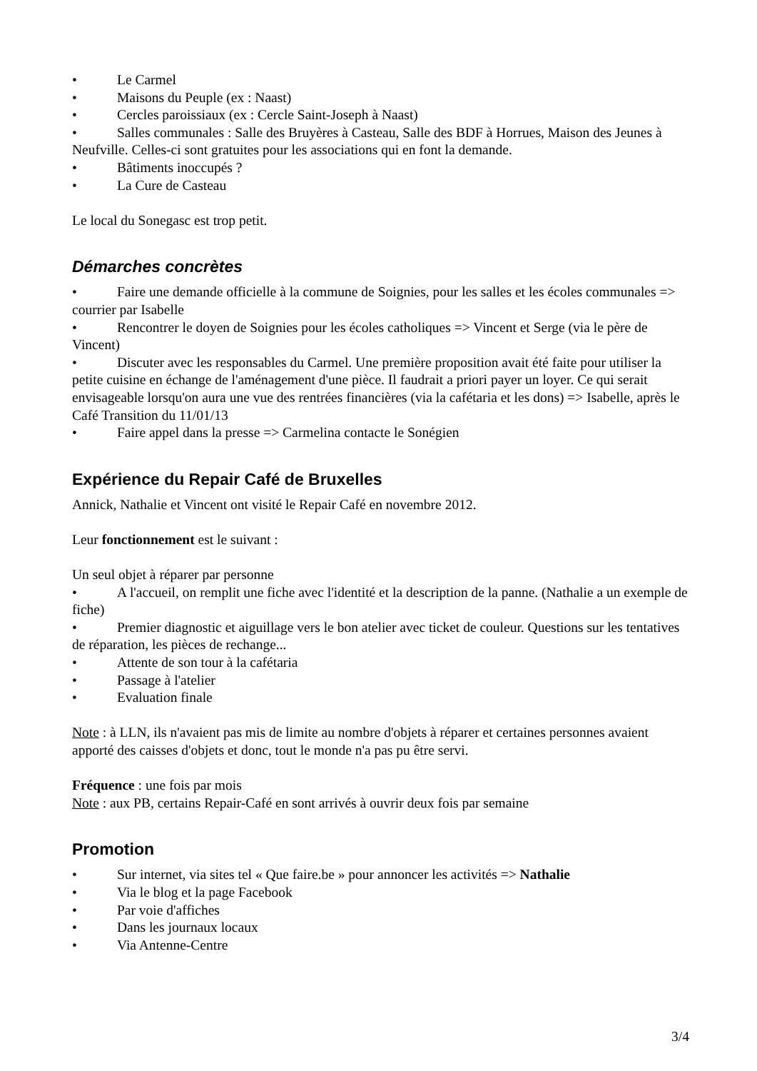• Le Carmel
• Maisons du Peuple (ex : Naast)
• Cercles paroissiaux (ex : Cercle Saint-Joseph à Naast)
• Salles communales : Salle des Bruyères à Casteau, Salle des BDF à Horrues, Maison des Jeunes à Neufville. Celles-ci sont gratuites pour les associations qui en font la demande.
• Bâtiments inoccupés ?
• La Cure de Casteau
Le local du Sonegasc est trop petit.
Démarches concrètes
• Faire une demande officielle à la commune de Soignies, pour les salles et les écoles communales => courrier par Isabelle
• Rencontrer le doyen de Soignies pour les écoles catholiques => Vincent et Serge (via le père de Vincent)
• Discuter avec les responsables du Carmel. Une première proposition avait été faite pour utiliser la petite cuisine en échange de l'aménagement d'une pièce. Il faudrait a priori payer un loyer. Ce qui serait envisageable lorsqu'on aura une vue des rentrées financières (via la cafétaria et les dons) => Isabelle, après le Café Transition du 11/01/13
• Faire appel dans la presse => Carmelina contacte le Sonégien
Expérience du Repair Café de Bruxelles
Annick, Nathalie et Vincent ont visité le Repair Café en novembre 2012.
Leur fonctionnement est le suivant :
Un seul objet à réparer par personne
• A l'accueil, on remplit une fiche avec l'identité et la description de la panne. (Nathalie a un exemple de fiche)
• Premier diagnostic et aiguillage vers le bon atelier avec ticket de couleur. Questions sur les tentatives de réparation, les pièces de rechange...
• Attente de son tour à la cafétaria
• Passage à l'atelier
• Evaluation finale
Note : à LLN, ils n'avaient pas mis de limite au nombre d'objets à réparer et certaines personnes avaient apporté des caisses d'objets et donc, tout le monde n'a pas pu être servi.
Fréquence : une fois par mois
Note : aux PB, certains Repair-Café en sont arrivés à ouvrir deux fois par semaine
Promotion
• Sur internet, via sites tel « Que faire.be » pour annoncer les activités => Nathalie
• Via le blog et la page Facebook
• Par voie d'affiches
• Dans les journaux locaux
• Via Antenne-Centre
3/4